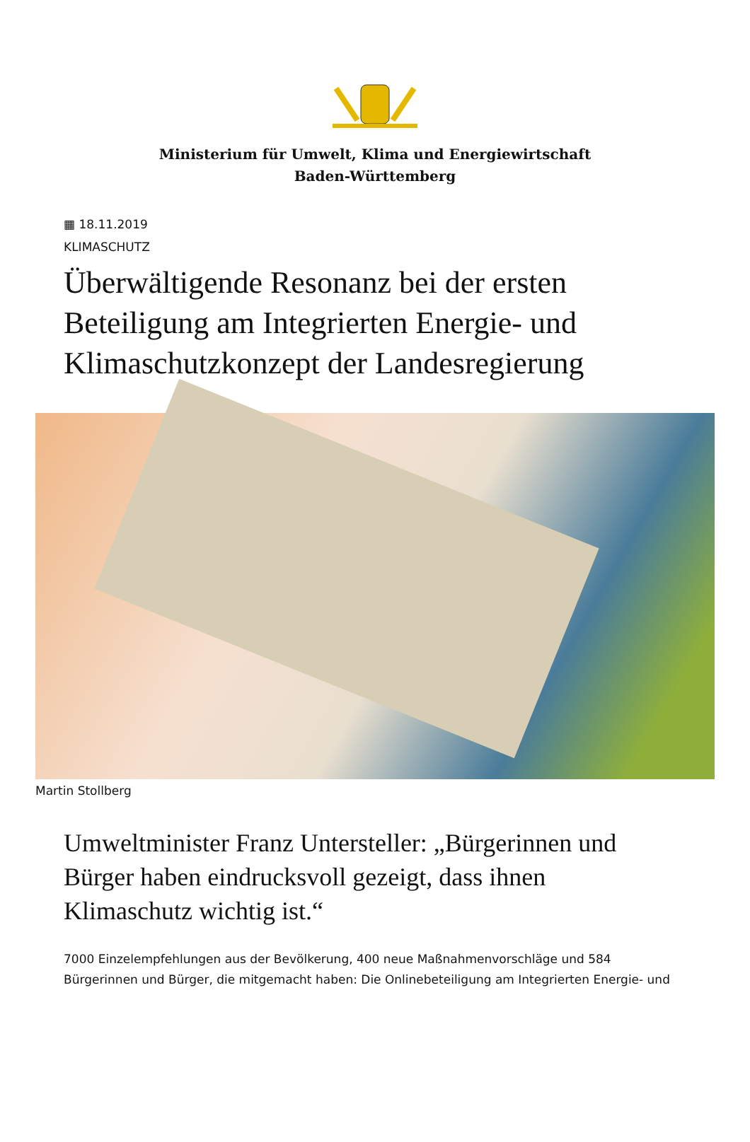Ministerium für Umwelt, Klima und Energiewirtschaft Baden-Württemberg
▦ 18.11.2019
KLIMASCHUTZ
Überwältigende Resonanz bei der ersten Beteiligung am Integrierten Energie- und Klimaschutzkonzept der Landesregierung
Martin Stollberg
Umweltminister Franz Untersteller: „Bürgerinnen und Bürger haben eindrucksvoll gezeigt, dass ihnen Klimaschutz wichtig ist.“
7000 Einzelempfehlungen aus der Bevölkerung, 400 neue Maßnahmenvorschläge und 584 Bürgerinnen und Bürger, die mitgemacht haben: Die Onlinebeteiligung am Integrierten Energie- und